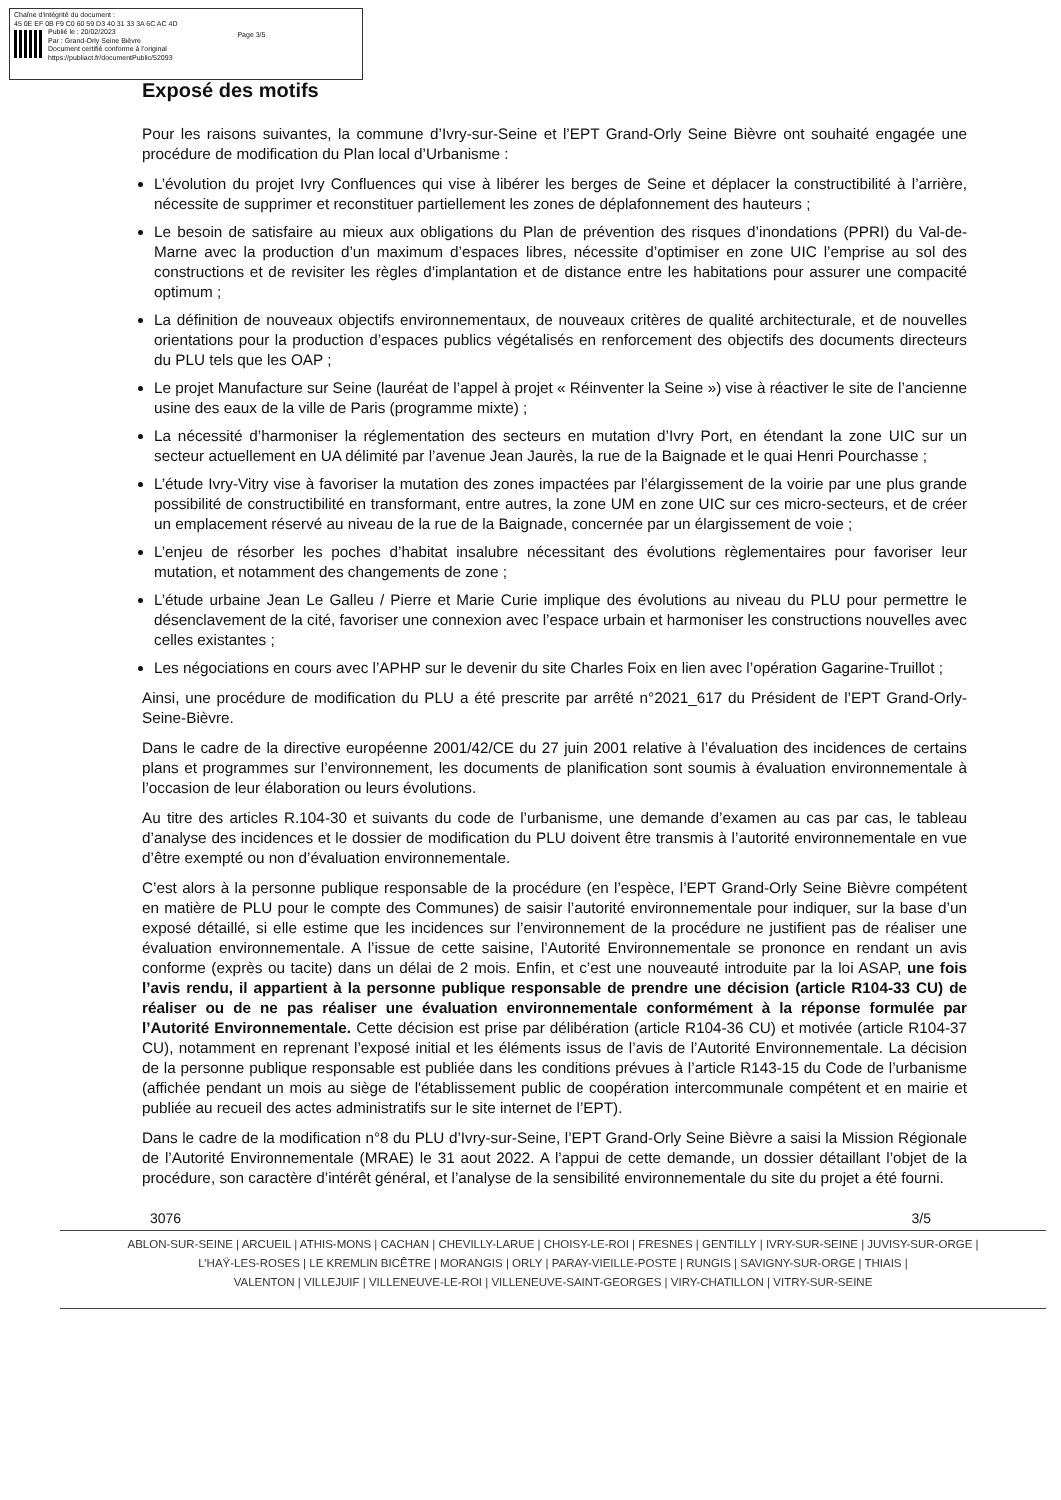Chaîne d'intégrité du document :
45 0E EF 0B F9 C0 60 59 D3 40 31 33 3A 6C AC 4D
Publié le : 20/02/2023
Par : Grand-Orly Seine Bièvre
Document certifié conforme à l'original
https://publiact.fr/documentPublic/52093
Page 3/5
Exposé des motifs
Pour les raisons suivantes, la commune d’Ivry-sur-Seine et l’EPT Grand-Orly Seine Bièvre ont souhaité engagée une procédure de modification du Plan local d’Urbanisme :
L’évolution du projet Ivry Confluences qui vise à libérer les berges de Seine et déplacer la constructibilité à l’arrière, nécessite de supprimer et reconstituer partiellement les zones de déplafonnement des hauteurs ;
Le besoin de satisfaire au mieux aux obligations du Plan de prévention des risques d’inondations (PPRI) du Val-de-Marne avec la production d’un maximum d’espaces libres, nécessite d’optimiser en zone UIC l’emprise au sol des constructions et de revisiter les règles d’implantation et de distance entre les habitations pour assurer une compacité optimum ;
La définition de nouveaux objectifs environnementaux, de nouveaux critères de qualité architecturale, et de nouvelles orientations pour la production d’espaces publics végétalisés en renforcement des objectifs des documents directeurs du PLU tels que les OAP ;
Le projet Manufacture sur Seine (lauréat de l’appel à projet « Réinventer la Seine ») vise à réactiver le site de l’ancienne usine des eaux de la ville de Paris (programme mixte) ;
La nécessité d’harmoniser la réglementation des secteurs en mutation d’Ivry Port, en étendant la zone UIC sur un secteur actuellement en UA délimité par l’avenue Jean Jaurès, la rue de la Baignade et le quai Henri Pourchasse ;
L’étude Ivry-Vitry vise à favoriser la mutation des zones impactées par l’élargissement de la voirie par une plus grande possibilité de constructibilité en transformant, entre autres, la zone UM en zone UIC sur ces micro-secteurs, et de créer un emplacement réservé au niveau de la rue de la Baignade, concernée par un élargissement de voie ;
L’enjeu de résorber les poches d’habitat insalubre nécessitant des évolutions règlementaires pour favoriser leur mutation, et notamment des changements de zone ;
L’étude urbaine Jean Le Galleu / Pierre et Marie Curie implique des évolutions au niveau du PLU pour permettre le désenclavement de la cité, favoriser une connexion avec l’espace urbain et harmoniser les constructions nouvelles avec celles existantes ;
Les négociations en cours avec l’APHP sur le devenir du site Charles Foix en lien avec l’opération Gagarine-Truillot ;
Ainsi, une procédure de modification du PLU a été prescrite par arrêté n°2021_617 du Président de l’EPT Grand-Orly-Seine-Bièvre.
Dans le cadre de la directive européenne 2001/42/CE du 27 juin 2001 relative à l’évaluation des incidences de certains plans et programmes sur l’environnement, les documents de planification sont soumis à évaluation environnementale à l’occasion de leur élaboration ou leurs évolutions.
Au titre des articles R.104-30 et suivants du code de l’urbanisme, une demande d’examen au cas par cas, le tableau d’analyse des incidences et le dossier de modification du PLU doivent être transmis à l’autorité environnementale en vue d’être exempté ou non d’évaluation environnementale.
C’est alors à la personne publique responsable de la procédure (en l’espèce, l’EPT Grand-Orly Seine Bièvre compétent en matière de PLU pour le compte des Communes) de saisir l’autorité environnementale pour indiquer, sur la base d’un exposé détaillé, si elle estime que les incidences sur l’environnement de la procédure ne justifient pas de réaliser une évaluation environnementale. A l’issue de cette saisine, l’Autorité Environnementale se prononce en rendant un avis conforme (exprès ou tacite) dans un délai de 2 mois. Enfin, et c’est une nouveauté introduite par la loi ASAP, une fois l’avis rendu, il appartient à la personne publique responsable de prendre une décision (article R104-33 CU) de réaliser ou de ne pas réaliser une évaluation environnementale conformément à la réponse formulée par l’Autorité Environnementale. Cette décision est prise par délibération (article R104-36 CU) et motivée (article R104-37 CU), notamment en reprenant l’exposé initial et les éléments issus de l’avis de l’Autorité Environnementale. La décision de la personne publique responsable est publiée dans les conditions prévues à l’article R143-15 du Code de l’urbanisme (affichée pendant un mois au siège de l'établissement public de coopération intercommunale compétent et en mairie et publiée au recueil des actes administratifs sur le site internet de l’EPT).
Dans le cadre de la modification n°8 du PLU d’Ivry-sur-Seine, l’EPT Grand-Orly Seine Bièvre a saisi la Mission Régionale de l’Autorité Environnementale (MRAE) le 31 aout 2022. A l’appui de cette demande, un dossier détaillant l’objet de la procédure, son caractère d’intérêt général, et l’analyse de la sensibilité environnementale du site du projet a été fourni.
3076 3/5
ABLON-SUR-SEINE | ARCUEIL | ATHIS-MONS | CACHAN | CHEVILLY-LARUE | CHOISY-LE-ROI | FRESNES | GENTILLY | IVRY-SUR-SEINE | JUVISY-SUR-ORGE |
L’HAŸ-LES-ROSES | LE KREMLIN BICÊTRE | MORANGIS | ORLY | PARAY-VIEILLE-POSTE | RUNGIS | SAVIGNY-SUR-ORGE | THIAIS |
VALENTON | VILLEJUIF | VILLENEUVE-LE-ROI | VILLENEUVE-SAINT-GEORGES | VIRY-CHATILLON | VITRY-SUR-SEINE